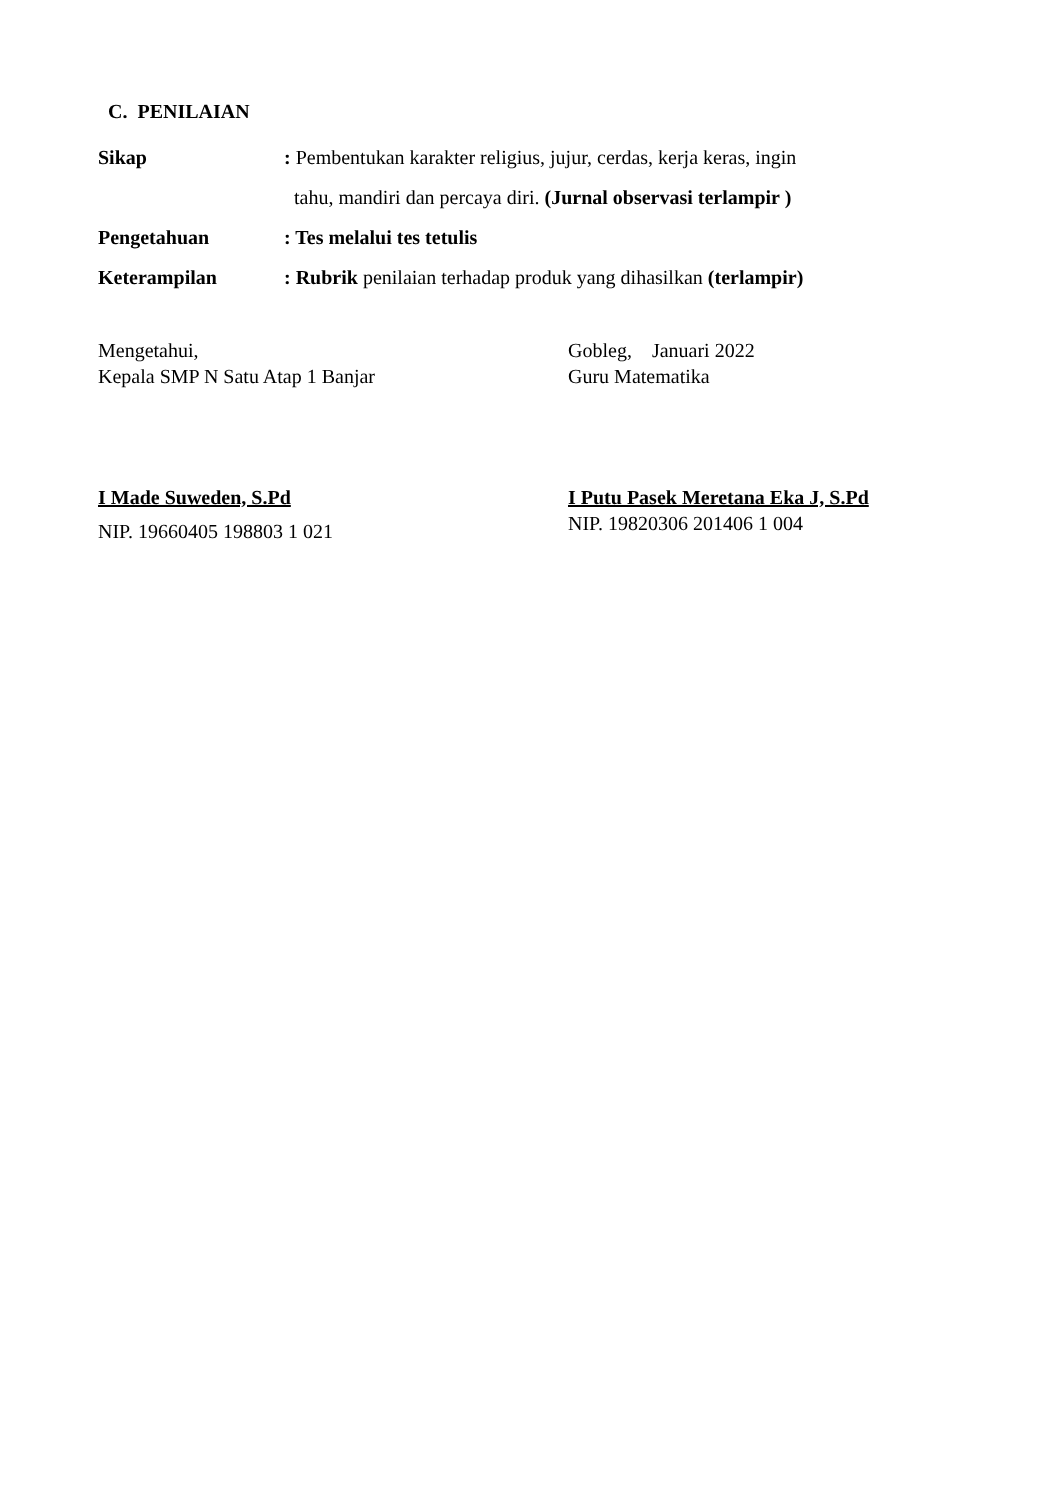C. PENILAIAN
Sikap : Pembentukan karakter religius, jujur, cerdas, kerja keras, ingin
tahu, mandiri dan percaya diri. (Jurnal observasi terlampir )
Pengetahuan : Tes melalui tes tetulis
Keterampilan : Rubrik penilaian terhadap produk yang dihasilkan (terlampir)
Mengetahui,
Kepala SMP N Satu Atap 1 Banjar
I Made Suweden, S.Pd
NIP. 19660405 198803 1 021
Gobleg, Januari 2022
Guru Matematika
I Putu Pasek Meretana Eka J, S.Pd
NIP. 19820306 201406 1 004